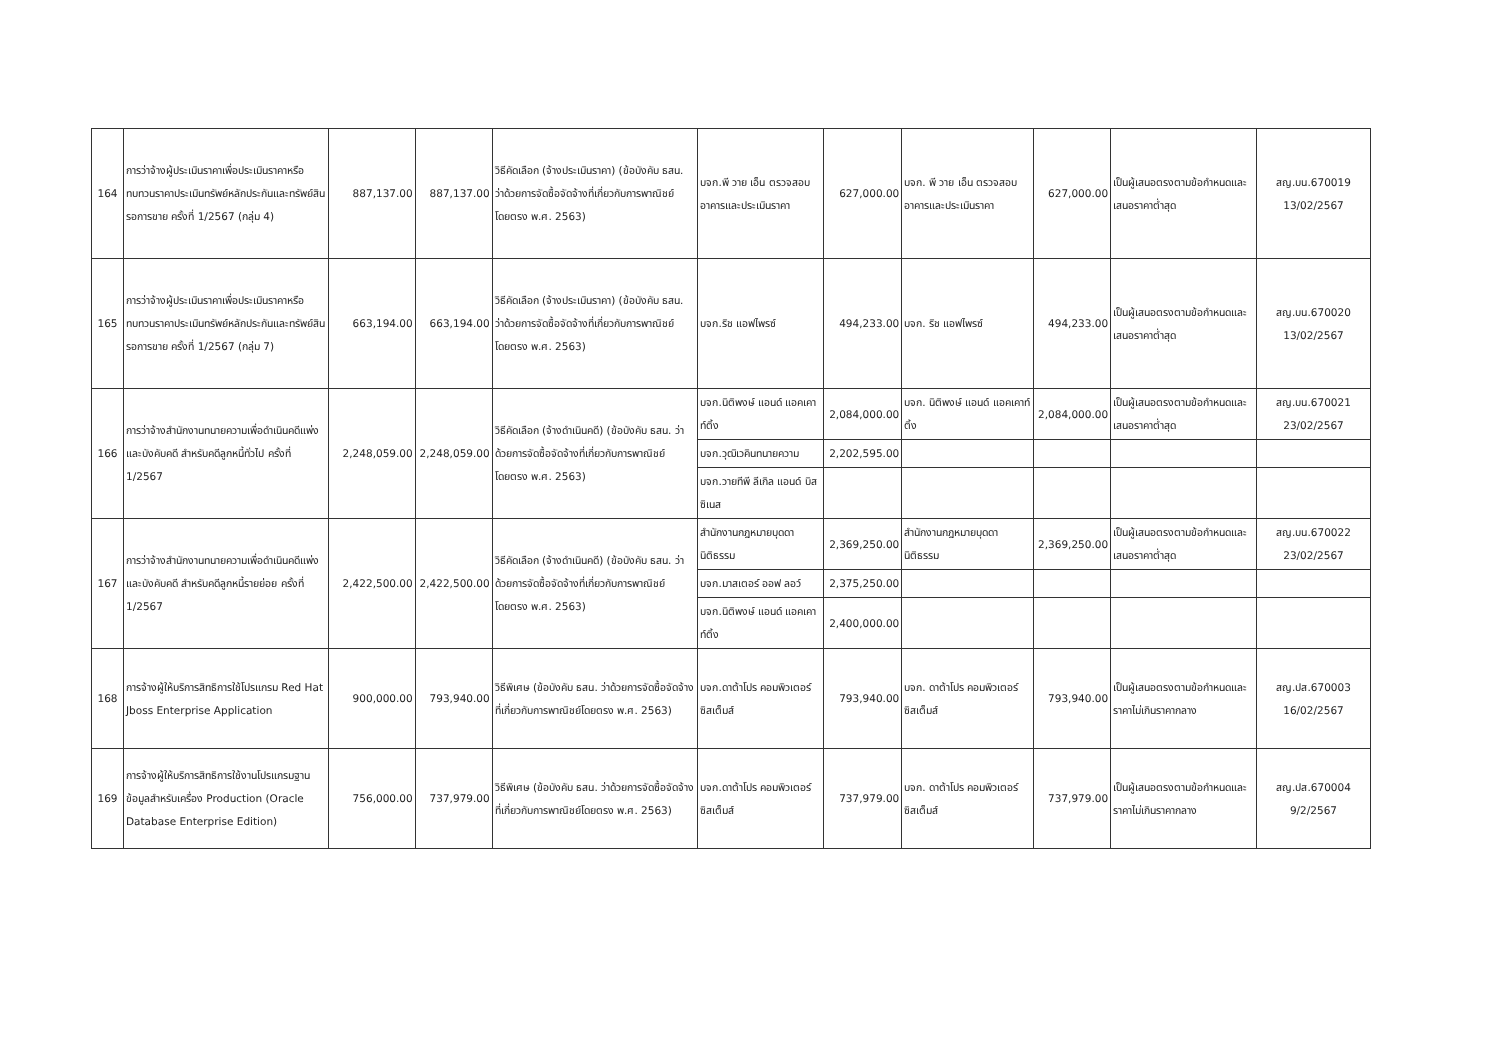| 164 | การว่าจ้างผู้ประเมินราคาเพื่อประเมินราคาหรือทบทวนราคาประเมินทรัพย์หลักประกันและทรัพย์สินรอการขาย ครั้งที่ 1/2567 (กลุ่ม 4) | 887,137.00 | 887,137.00 | วิธีคัดเลือก (จ้างประเมินราคา) (ข้อบังคับ ธสน. ว่าด้วยการจัดซื้อจัดจ้างที่เกี่ยวกับการพาณิชย์โดยตรง พ.ศ. 2563) | บจก.พี วาย เอ็น ตรวจสอบอาคารและประเมินราคา | 627,000.00 | บจก. พี วาย เอ็น ตรวจสอบอาคารและประเมินราคา | 627,000.00 | เป็นผู้เสนอตรงตามข้อกำหนดและเสนอราคาต่ำสุด | สญ.บน.670019 13/02/2567 |
| 165 | การว่าจ้างผู้ประเมินราคาเพื่อประเมินราคาหรือทบทวนราคาประเมินทรัพย์หลักประกันและทรัพย์สินรอการขาย ครั้งที่ 1/2567 (กลุ่ม 7) | 663,194.00 | 663,194.00 | วิธีคัดเลือก (จ้างประเมินราคา) (ข้อบังคับ ธสน. ว่าด้วยการจัดซื้อจัดจ้างที่เกี่ยวกับการพาณิชย์โดยตรง พ.ศ. 2563) | บจก.ริช แอฟไพรซ์ | 494,233.00 | บจก. ริช แอฟไพรซ์ | 494,233.00 | เป็นผู้เสนอตรงตามข้อกำหนดและเสนอราคาต่ำสุด | สญ.บน.670020 13/02/2567 |
| 166 | การว่าจ้างสำนักงานทนายความเพื่อดำเนินคดีแพ่งและบังคับคดี สำหรับคดีลูกหนี้ทั่วไป ครั้งที่ 1/2567 | 2,248,059.00 | 2,248,059.00 | วิธีคัดเลือก (จ้างดำเนินคดี) (ข้อบังคับ ธสน. ว่าด้วยการจัดซื้อจัดจ้างที่เกี่ยวกับการพาณิชย์โดยตรง พ.ศ. 2563) | บจก.นิติพงษ์ แอนด์ แอคเคาท์ติ้ง | 2,084,000.00 | บจก. นิติพงษ์ แอนด์ แอคเคาท์ติ้ง | 2,084,000.00 | เป็นผู้เสนอตรงตามข้อกำหนดและเสนอราคาต่ำสุด | สญ.บน.670021 23/02/2567 |
| | | | | | บจก.วุฒิเวคินทนายความ | 2,202,595.00 | | | | |
| | | | | | บจก.วายทีพี ลีเกิล แอนด์ บิสซิเนส | | | | | |
| 167 | การว่าจ้างสำนักงานทนายความเพื่อดำเนินคดีแพ่งและบังคับคดี สำหรับคดีลูกหนี้รายย่อย ครั้งที่ 1/2567 | 2,422,500.00 | 2,422,500.00 | วิธีคัดเลือก (จ้างดำเนินคดี) (ข้อบังคับ ธสน. ว่าด้วยการจัดซื้อจัดจ้างที่เกี่ยวกับการพาณิชย์โดยตรง พ.ศ. 2563) | สำนักงานกฎหมายบุดดานิติธรรม | 2,369,250.00 | สำนักงานกฎหมายบุดดานิติธรรม | 2,369,250.00 | เป็นผู้เสนอตรงตามข้อกำหนดและเสนอราคาต่ำสุด | สญ.บน.670022 23/02/2567 |
| | | | | | บจก.มาสเตอร์ ออฟ ลอว์ | 2,375,250.00 | | | | |
| | | | | | บจก.นิติพงษ์ แอนด์ แอคเคาท์ติ้ง | 2,400,000.00 | | | | |
| 168 | การจ้างผู้ให้บริการสิทธิการใช้โปรแกรม Red Hat Jboss Enterprise Application | 900,000.00 | 793,940.00 | วิธีพิเศษ (ข้อบังคับ ธสน. ว่าด้วยการจัดซื้อจัดจ้างที่เกี่ยวกับการพาณิชย์โดยตรง พ.ศ. 2563) | บจก.ดาต้าโปร คอมพิวเตอร์ ซิสเต็มส์ | 793,940.00 | บจก. ดาต้าโปร คอมพิวเตอร์ ซิสเต็มส์ | 793,940.00 | เป็นผู้เสนอตรงตามข้อกำหนดและราคาไม่เกินราคากลาง | สญ.ปส.670003 16/02/2567 |
| 169 | การจ้างผู้ให้บริการสิทธิการใช้งานโปรแกรมฐานข้อมูลสำหรับเครื่อง Production (Oracle Database Enterprise Edition) | 756,000.00 | 737,979.00 | วิธีพิเศษ (ข้อบังคับ ธสน. ว่าด้วยการจัดซื้อจัดจ้างที่เกี่ยวกับการพาณิชย์โดยตรง พ.ศ. 2563) | บจก.ดาต้าโปร คอมพิวเตอร์ ซิสเต็มส์ | 737,979.00 | บจก. ดาต้าโปร คอมพิวเตอร์ ซิสเต็มส์ | 737,979.00 | เป็นผู้เสนอตรงตามข้อกำหนดและราคาไม่เกินราคากลาง | สญ.ปส.670004 9/2/2567 |